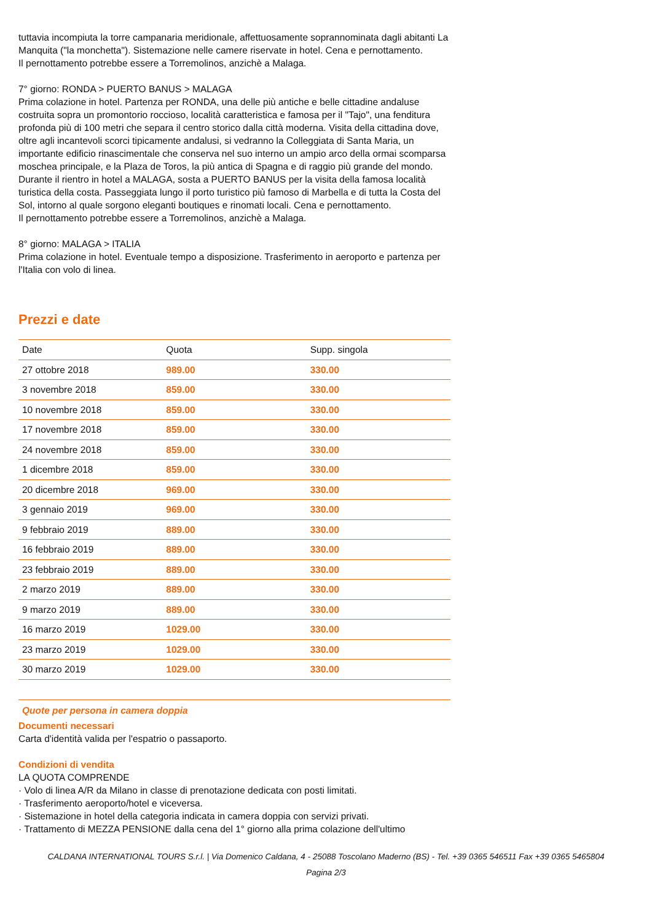tuttavia incompiuta la torre campanaria meridionale, affettuosamente soprannominata dagli abitanti La Manquita ("la monchetta"). Sistemazione nelle camere riservate in hotel. Cena e pernottamento.
Il pernottamento potrebbe essere a Torremolinos, anzichè a Malaga.
7° giorno: RONDA > PUERTO BANUS > MALAGA
Prima colazione in hotel. Partenza per RONDA, una delle più antiche e belle cittadine andaluse costruita sopra un promontorio roccioso, località caratteristica e famosa per il "Tajo", una fenditura profonda più di 100 metri che separa il centro storico dalla città moderna. Visita della cittadina dove, oltre agli incantevoli scorci tipicamente andalusi, si vedranno la Colleggiata di Santa Maria, un importante edificio rinascimentale che conserva nel suo interno un ampio arco della ormai scomparsa moschea principale, e la Plaza de Toros, la più antica di Spagna e di raggio più grande del mondo. Durante il rientro in hotel a MALAGA, sosta a PUERTO BANUS per la visita della famosa località turistica della costa. Passeggiata lungo il porto turistico più famoso di Marbella e di tutta la Costa del Sol, intorno al quale sorgono eleganti boutiques e rinomati locali. Cena e pernottamento.
Il pernottamento potrebbe essere a Torremolinos, anzichè a Malaga.
8° giorno: MALAGA > ITALIA
Prima colazione in hotel. Eventuale tempo a disposizione. Trasferimento in aeroporto e partenza per l'Italia con volo di linea.
Prezzi e date
| Date | Quota | Supp. singola |
| --- | --- | --- |
| 27 ottobre 2018 | 989.00 | 330.00 |
| 3 novembre 2018 | 859.00 | 330.00 |
| 10 novembre 2018 | 859.00 | 330.00 |
| 17 novembre 2018 | 859.00 | 330.00 |
| 24 novembre 2018 | 859.00 | 330.00 |
| 1 dicembre 2018 | 859.00 | 330.00 |
| 20 dicembre 2018 | 969.00 | 330.00 |
| 3 gennaio 2019 | 969.00 | 330.00 |
| 9 febbraio 2019 | 889.00 | 330.00 |
| 16 febbraio 2019 | 889.00 | 330.00 |
| 23 febbraio 2019 | 889.00 | 330.00 |
| 2 marzo 2019 | 889.00 | 330.00 |
| 9 marzo 2019 | 889.00 | 330.00 |
| 16 marzo 2019 | 1029.00 | 330.00 |
| 23 marzo 2019 | 1029.00 | 330.00 |
| 30 marzo 2019 | 1029.00 | 330.00 |
Quote per persona in camera doppia
Documenti necessari
Carta d'identità valida per l'espatrio o passaporto.
Condizioni di vendita
LA QUOTA COMPRENDE
· Volo di linea A/R da Milano in classe di prenotazione dedicata con posti limitati.
· Trasferimento aeroporto/hotel e viceversa.
· Sistemazione in hotel della categoria indicata in camera doppia con servizi privati.
· Trattamento di MEZZA PENSIONE dalla cena del 1° giorno alla prima colazione dell'ultimo
CALDANA INTERNATIONAL TOURS S.r.l. | Via Domenico Caldana, 4 - 25088 Toscolano Maderno (BS) - Tel. +39 0365 546511 Fax +39 0365 5465804
Pagina 2/3